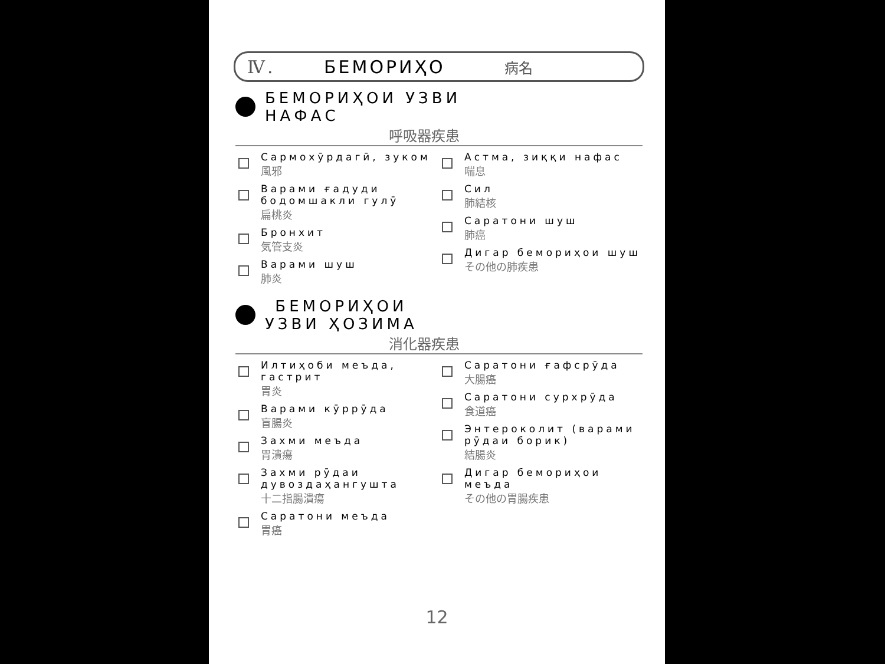Ⅳ. БЕМОРИҲО 病名
БЕМОРИҲОИ УЗВИ
НАФАС
呼吸器疾患
Сармохӯрдагӣ, зуком
風邪
Варами ғадуди бодомшакли гулӯ
扁桃炎
Бронхит
気管支炎
Варами шуш
肺炎
Астма, зиққи нафас
喘息
Сил
肺結核
Саратони шуш
肺癌
Дигар бемориҳои шуш
その他の肺疾患
БЕМОРИҲОИ
УЗВИ ҲОЗИМА
消化器疾患
Илтиҳоби меъда, гастрит
胃炎
Варами кӯррӯда
盲腸炎
Захми меъда
胃潰瘍
Захми рӯдаи дувоздаҳангушта
十二指腸潰瘍
Саратони меъда
胃癌
Саратони ғафсрӯда
大腸癌
Саратони сурхрӯда
食道癌
Энтероколит (варами рӯдаи борик)
結腸炎
Дигар бемориҳои меъда
その他の胃腸疾患
12